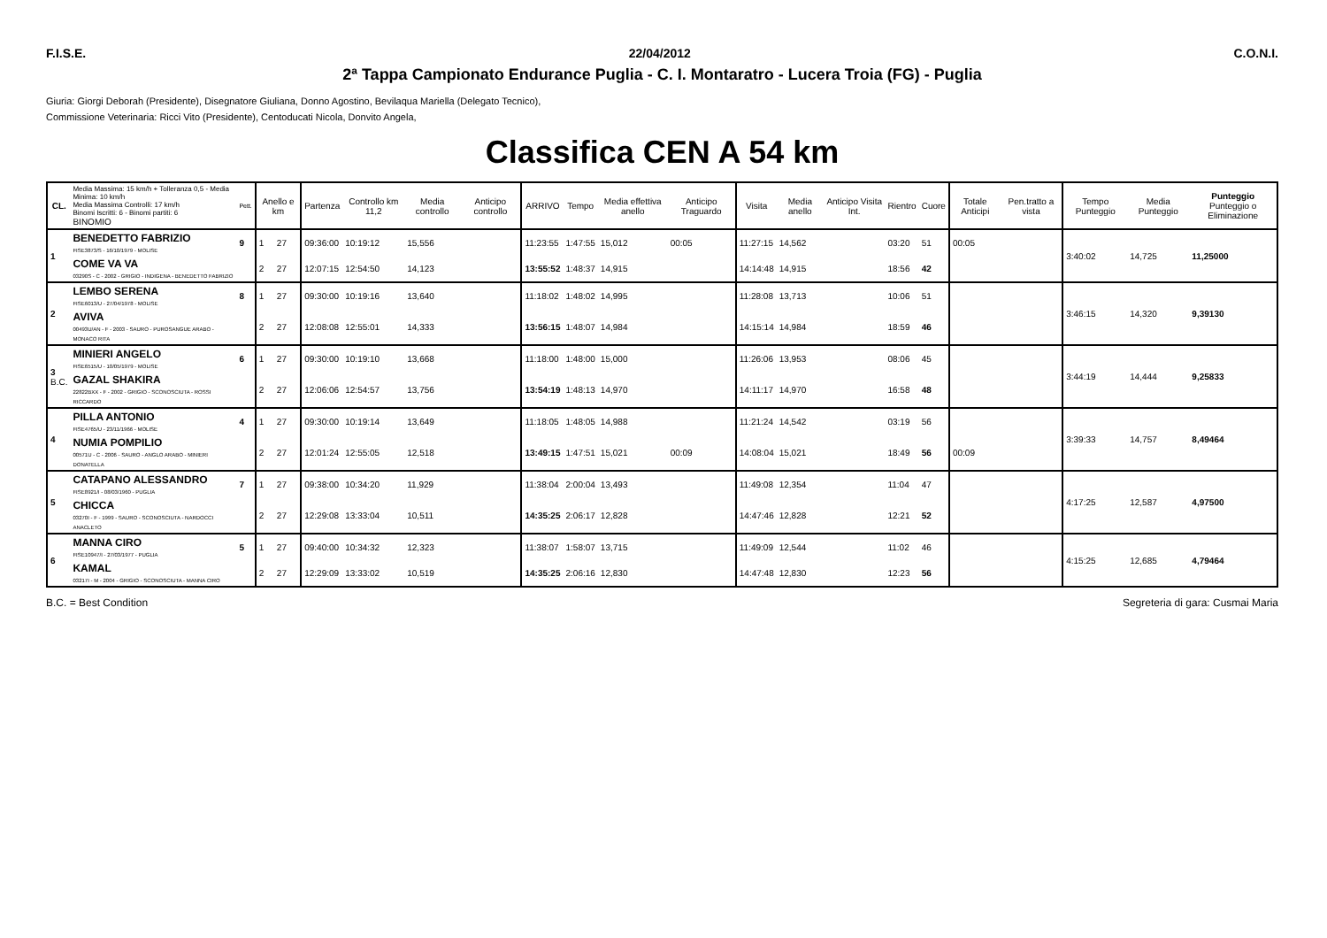F.I.S.E. 22/04/2012 C.O.N.I.
2ª Tappa Campionato Endurance Puglia - C. I. Montaratro - Lucera Troia (FG) - Puglia
Giuria: Giorgi Deborah (Presidente), Disegnatore Giuliana, Donno Agostino, Bevilaqua Mariella (Delegato Tecnico),
Commissione Veterinaria: Ricci Vito (Presidente), Centoducati Nicola, Donvito Angela,
Classifica CEN A 54 km
| CL. | Media Massima: 15 km/h + Tolleranza 0,5 - Media Minima: 10 km/h Media Massima Controlli: 17 km/h Binomi Iscritti: 6 - Binomi partiti: 6 BINOMIO | Pett. | Anello e km | | Partenza | Controllo km 11,2 | Media controllo | Anticipo controllo | ARRIVO | Tempo | Media effettiva anello | Anticipo Traguardo | Visita | Media anello | Anticipo Visita Int. | Rientro | Cuore | Totale Anticipi | Pen.tratto a vista | Tempo Punteggio | Media Punteggio | Punteggio Punteggio o Eliminazione |
| --- | --- | --- | --- | --- | --- | --- | --- | --- | --- | --- | --- | --- | --- | --- | --- | --- | --- | --- | --- | --- | --- | --- |
| 1 | BENEDETTO FABRIZIO FISE3873/S - 16/10/1979 - MOLISE | 9 | 1 | 27 | 09:36:00 | 10:19:12 | 15,556 | | 11:23:55 | 1:47:55 | 15,012 | 00:05 | 11:27:15 | 14,562 | | 03:20 | 51 | 00:05 | | 3:40:02 | 14,725 | 11,25000 |
| | COME VA VA 03290S - C - 2002 - GRIGIO - INDIGENA - BENEDETTO FABRIZIO | | 2 | 27 | 12:07:15 | 12:54:50 | 14,123 | | 13:55:52 | 1:48:37 | 14,915 | | 14:14:48 | 14,915 | | 18:56 | 42 | | | | | |
| 2 | LEMBO SERENA FISE6013/U - 27/04/1978 - MOLISE | 8 | 1 | 27 | 09:30:00 | 10:19:16 | 13,640 | | 11:18:02 | 1:48:02 | 14,995 | | 11:28:08 | 13,713 | | 10:06 | 51 | | | 3:46:15 | 14,320 | 9,39130 |
| | AVIVA 00493U/AN - F - 2003 - SAURO - PUROSANGUE ARABO - MONACO RITA | | 2 | 27 | 12:08:08 | 12:55:01 | 14,333 | | 13:56:15 | 1:48:07 | 14,984 | | 14:15:14 | 14,984 | | 18:59 | 46 | | | | | |
| 3 B.C. | MINIERI ANGELO FISE6515/U - 10/05/1979 - MOLISE | 6 | 1 | 27 | 09:30:00 | 10:19:10 | 13,668 | | 11:18:00 | 1:48:00 | 15,000 | | 11:26:06 | 13,953 | | 08:06 | 45 | | | 3:44:19 | 14,444 | 9,25833 |
| | GAZAL SHAKIRA 22822BXX - F - 2002 - GRIGIO - SCONOSCIUTA - ROSSI RICCARDO | | 2 | 27 | 12:06:06 | 12:54:57 | 13,756 | | 13:54:19 | 1:48:13 | 14,970 | | 14:11:17 | 14,970 | | 16:58 | 48 | | | | | |
| 4 | PILLA ANTONIO FISE4765/U - 23/11/1966 - MOLISE | 4 | 1 | 27 | 09:30:00 | 10:19:14 | 13,649 | | 11:18:05 | 1:48:05 | 14,988 | | 11:21:24 | 14,542 | | 03:19 | 56 | | | 3:39:33 | 14,757 | 8,49464 |
| | NUMIA POMPILIO 00571U - C - 2006 - SAURO - ANGLO ARABO - MINIERI DONATELLA | | 2 | 27 | 12:01:24 | 12:55:05 | 12,518 | | 13:49:15 | 1:47:51 | 15,021 | 00:09 | 14:08:04 | 15,021 | | 18:49 | 56 | 00:09 | | | | |
| 5 | CATAPANO ALESSANDRO FISE8921/I - 08/03/1960 - PUGLIA | 7 | 1 | 27 | 09:38:00 | 10:34:20 | 11,929 | | 11:38:04 | 2:00:04 | 13,493 | | 11:49:08 | 12,354 | | 11:04 | 47 | | | 4:17:25 | 12,587 | 4,97500 |
| | CHICCA 03270I - F - 1999 - SAURO - SCONOSCIUTA - NARDOCCI ANACLETO | | 2 | 27 | 12:29:08 | 13:33:04 | 10,511 | | 14:35:25 | 2:06:17 | 12,828 | | 14:47:46 | 12,828 | | 12:21 | 52 | | | | | |
| 6 | MANNA CIRO FISE10947/I - 27/03/1977 - PUGLIA | 5 | 1 | 27 | 09:40:00 | 10:34:32 | 12,323 | | 11:38:07 | 1:58:07 | 13,715 | | 11:49:09 | 12,544 | | 11:02 | 46 | | | 4:15:25 | 12,685 | 4,79464 |
| | KAMAL 03217I - M - 2004 - GRIGIO - SCONOSCIUTA - MANNA CIRO | | 2 | 27 | 12:29:09 | 13:33:02 | 10,519 | | 14:35:25 | 2:06:16 | 12,830 | | 14:47:48 | 12,830 | | 12:23 | 56 | | | | | |
B.C. = Best Condition Segreteria di gara: Cusmai Maria